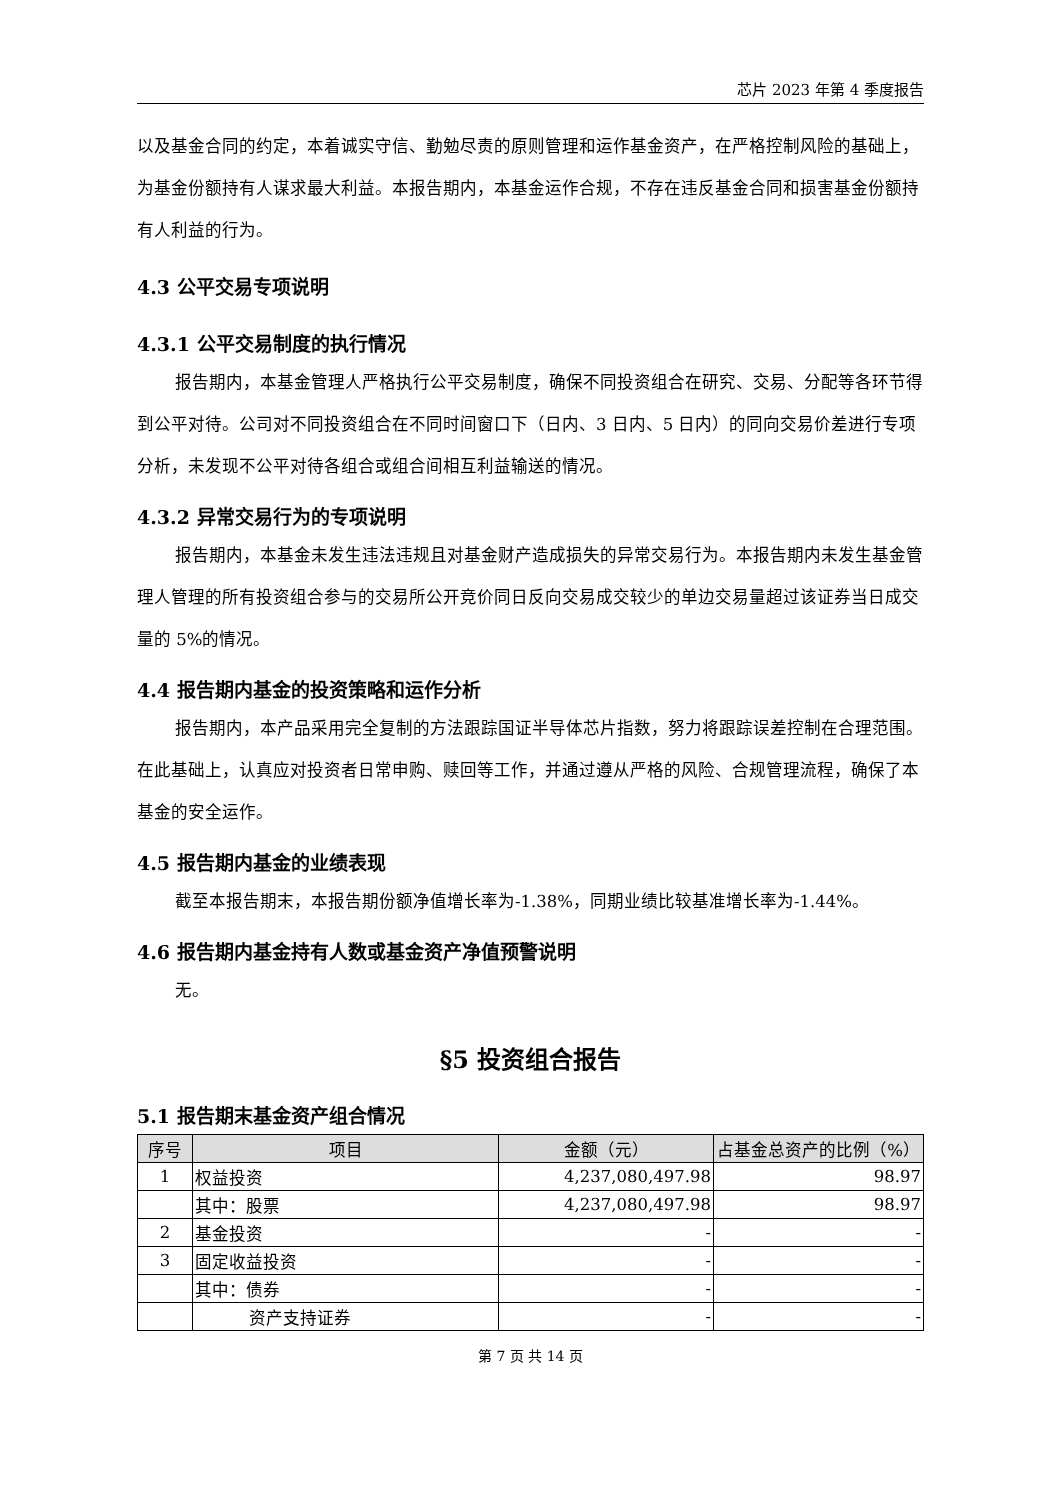芯片 2023 年第 4 季度报告
以及基金合同的约定，本着诚实守信、勤勉尽责的原则管理和运作基金资产，在严格控制风险的基础上，为基金份额持有人谋求最大利益。本报告期内，本基金运作合规，不存在违反基金合同和损害基金份额持有人利益的行为。
4.3 公平交易专项说明
4.3.1 公平交易制度的执行情况
报告期内，本基金管理人严格执行公平交易制度，确保不同投资组合在研究、交易、分配等各环节得到公平对待。公司对不同投资组合在不同时间窗口下（日内、3 日内、5 日内）的同向交易价差进行专项分析，未发现不公平对待各组合或组合间相互利益输送的情况。
4.3.2 异常交易行为的专项说明
报告期内，本基金未发生违法违规且对基金财产造成损失的异常交易行为。本报告期内未发生基金管理人管理的所有投资组合参与的交易所公开竞价同日反向交易成交较少的单边交易量超过该证券当日成交量的 5%的情况。
4.4 报告期内基金的投资策略和运作分析
报告期内，本产品采用完全复制的方法跟踪国证半导体芯片指数，努力将跟踪误差控制在合理范围。在此基础上，认真应对投资者日常申购、赎回等工作，并通过遵从严格的风险、合规管理流程，确保了本基金的安全运作。
4.5 报告期内基金的业绩表现
截至本报告期末，本报告期份额净值增长率为-1.38%，同期业绩比较基准增长率为-1.44%。
4.6 报告期内基金持有人数或基金资产净值预警说明
无。
§5 投资组合报告
5.1 报告期末基金资产组合情况
| 序号 | 项目 | 金额（元） | 占基金总资产的比例（%） |
| --- | --- | --- | --- |
| 1 | 权益投资 | 4,237,080,497.98 | 98.97 |
| | 其中：股票 | 4,237,080,497.98 | 98.97 |
| 2 | 基金投资 | - | - |
| 3 | 固定收益投资 | - | - |
| | 其中：债券 | - | - |
| | 资产支持证券 | - | - |
第 7 页 共 14 页